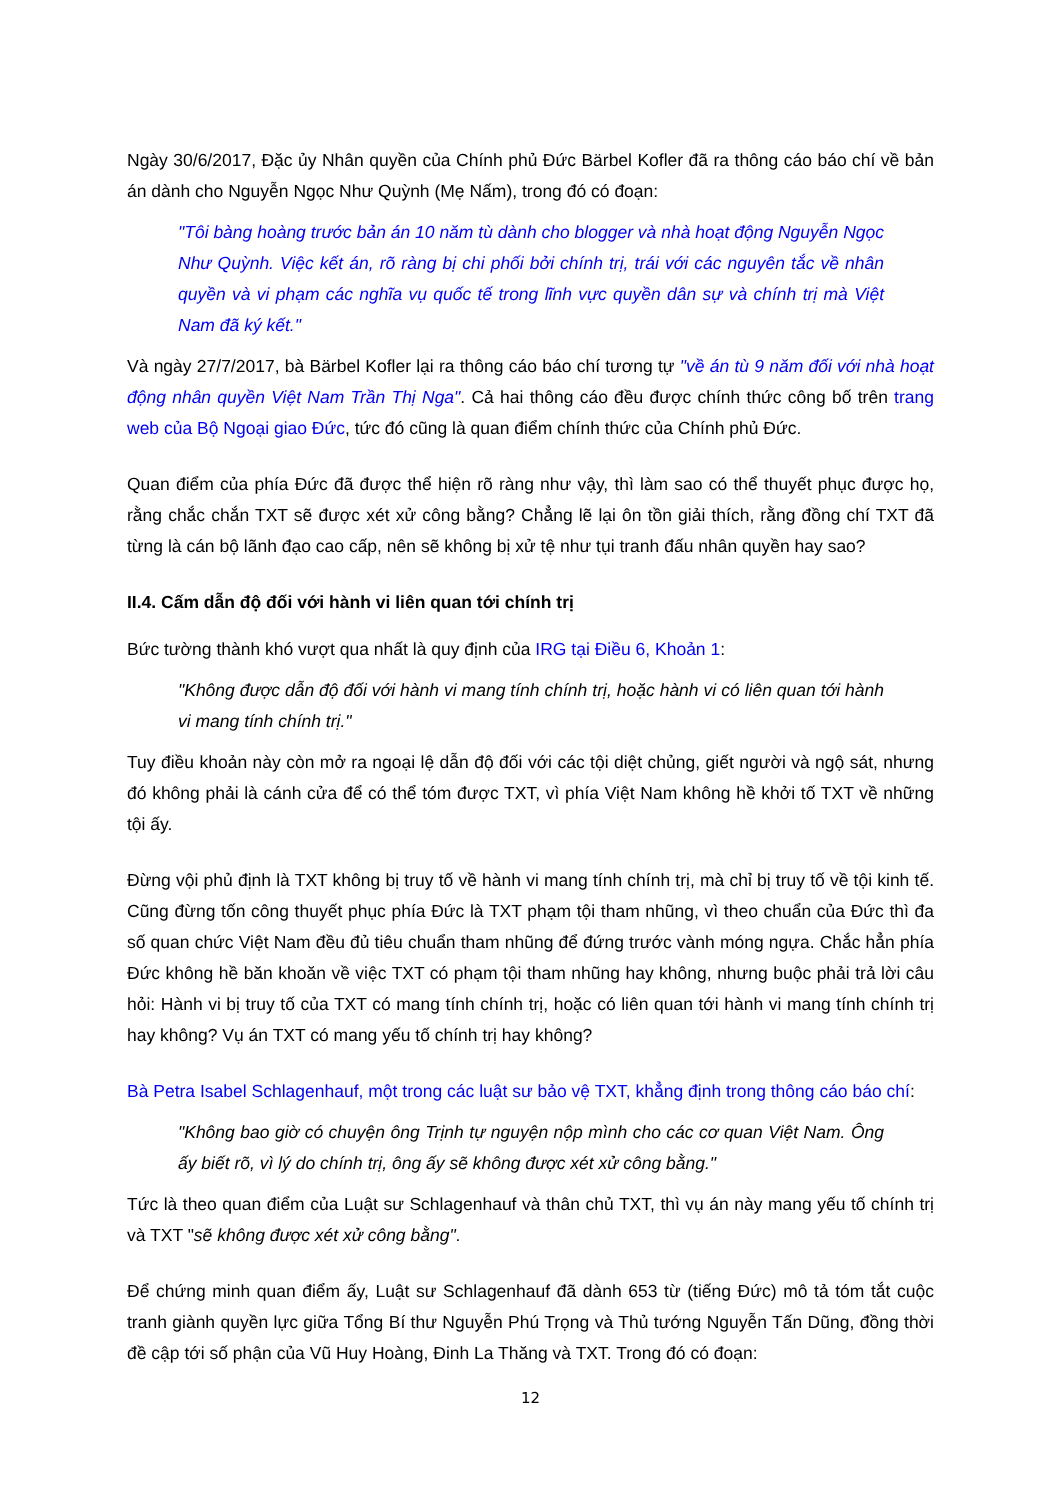Ngày 30/6/2017, Đặc ủy Nhân quyền của Chính phủ Đức Bärbel Kofler đã ra thông cáo báo chí về bản án dành cho Nguyễn Ngọc Như Quỳnh (Mẹ Nấm), trong đó có đoạn:
"Tôi bàng hoàng trước bản án 10 năm tù dành cho blogger và nhà hoạt động Nguyễn Ngọc Như Quỳnh. Việc kết án, rõ ràng bị chi phối bởi chính trị, trái với các nguyên tắc về nhân quyền và vi phạm các nghĩa vụ quốc tế trong lĩnh vực quyền dân sự và chính trị mà Việt Nam đã ký kết."
Và ngày 27/7/2017, bà Bärbel Kofler lại ra thông cáo báo chí tương tự "về án tù 9 năm đối với nhà hoạt động nhân quyền Việt Nam Trần Thị Nga". Cả hai thông cáo đều được chính thức công bố trên trang web của Bộ Ngoại giao Đức, tức đó cũng là quan điểm chính thức của Chính phủ Đức.
Quan điểm của phía Đức đã được thể hiện rõ ràng như vậy, thì làm sao có thể thuyết phục được họ, rằng chắc chắn TXT sẽ được xét xử công bằng? Chẳng lẽ lại ôn tồn giải thích, rằng đồng chí TXT đã từng là cán bộ lãnh đạo cao cấp, nên sẽ không bị xử tệ như tụi tranh đấu nhân quyền hay sao?
II.4. Cấm dẫn độ đối với hành vi liên quan tới chính trị
Bức tường thành khó vượt qua nhất là quy định của IRG tại Điều 6, Khoản 1:
"Không được dẫn độ đối với hành vi mang tính chính trị, hoặc hành vi có liên quan tới hành vi mang tính chính trị."
Tuy điều khoản này còn mở ra ngoại lệ dẫn độ đối với các tội diệt chủng, giết người và ngộ sát, nhưng đó không phải là cánh cửa để có thể tóm được TXT, vì phía Việt Nam không hề khởi tố TXT về những tội ấy.
Đừng vội phủ định là TXT không bị truy tố về hành vi mang tính chính trị, mà chỉ bị truy tố về tội kinh tế. Cũng đừng tốn công thuyết phục phía Đức là TXT phạm tội tham nhũng, vì theo chuẩn của Đức thì đa số quan chức Việt Nam đều đủ tiêu chuẩn tham nhũng để đứng trước vành móng ngựa. Chắc hẳn phía Đức không hề băn khoăn về việc TXT có phạm tội tham nhũng hay không, nhưng buộc phải trả lời câu hỏi: Hành vi bị truy tố của TXT có mang tính chính trị, hoặc có liên quan tới hành vi mang tính chính trị hay không? Vụ án TXT có mang yếu tố chính trị hay không?
Bà Petra Isabel Schlagenhauf, một trong các luật sư bảo vệ TXT, khẳng định trong thông cáo báo chí:
"Không bao giờ có chuyện ông Trịnh tự nguyện nộp mình cho các cơ quan Việt Nam. Ông ấy biết rõ, vì lý do chính trị, ông ấy sẽ không được xét xử công bằng."
Tức là theo quan điểm của Luật sư Schlagenhauf và thân chủ TXT, thì vụ án này mang yếu tố chính trị và TXT "sẽ không được xét xử công bằng".
Để chứng minh quan điểm ấy, Luật sư Schlagenhauf đã dành 653 từ (tiếng Đức) mô tả tóm tắt cuộc tranh giành quyền lực giữa Tổng Bí thư Nguyễn Phú Trọng và Thủ tướng Nguyễn Tấn Dũng, đồng thời đề cập tới số phận của Vũ Huy Hoàng, Đinh La Thăng và TXT. Trong đó có đoạn:
12